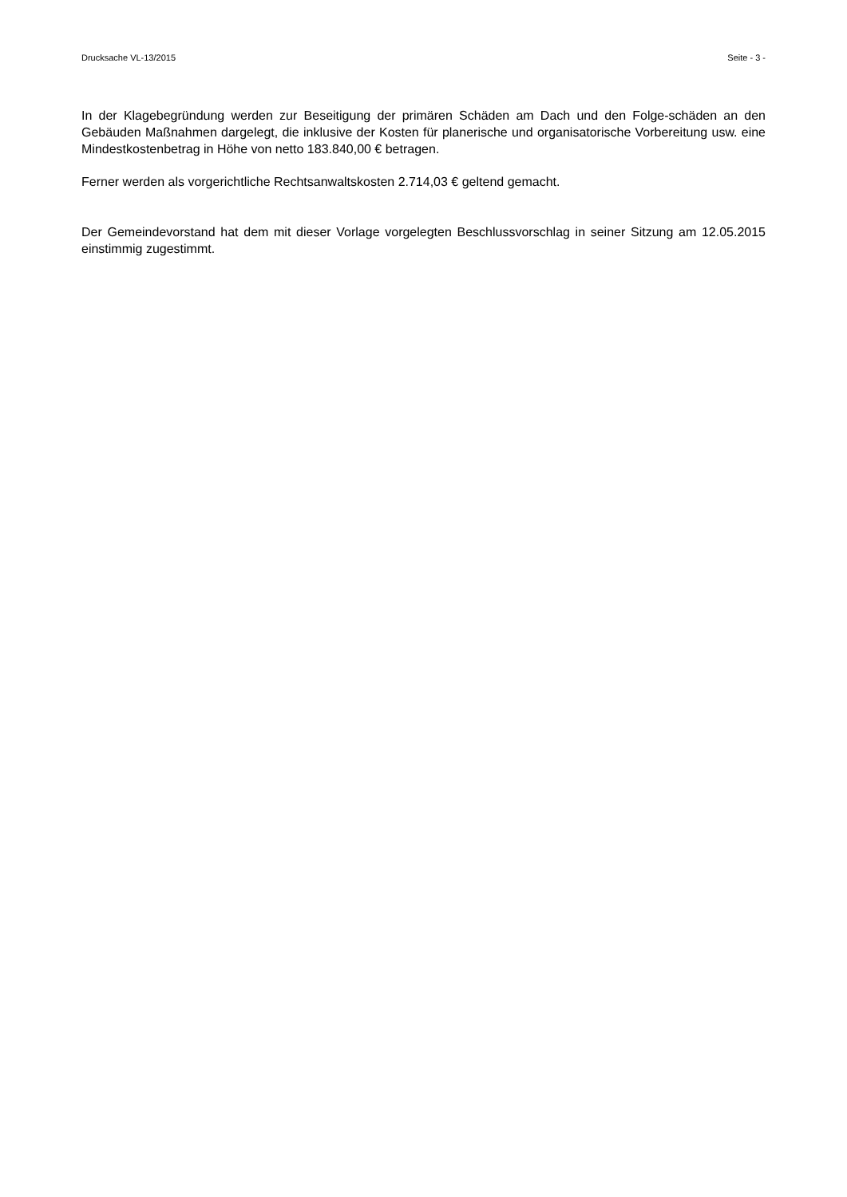Drucksache VL-13/2015 Seite - 3 -
In der Klagebegründung werden zur Beseitigung der primären Schäden am Dach und den Folge-schäden an den Gebäuden Maßnahmen dargelegt, die inklusive der Kosten für planerische und organisatorische Vorbereitung usw. eine Mindestkostenbetrag in Höhe von netto 183.840,00 € betragen.
Ferner werden als vorgerichtliche Rechtsanwaltskosten 2.714,03 € geltend gemacht.
Der Gemeindevorstand hat dem mit dieser Vorlage vorgelegten Beschlussvorschlag in seiner Sitzung am 12.05.2015 einstimmig zugestimmt.